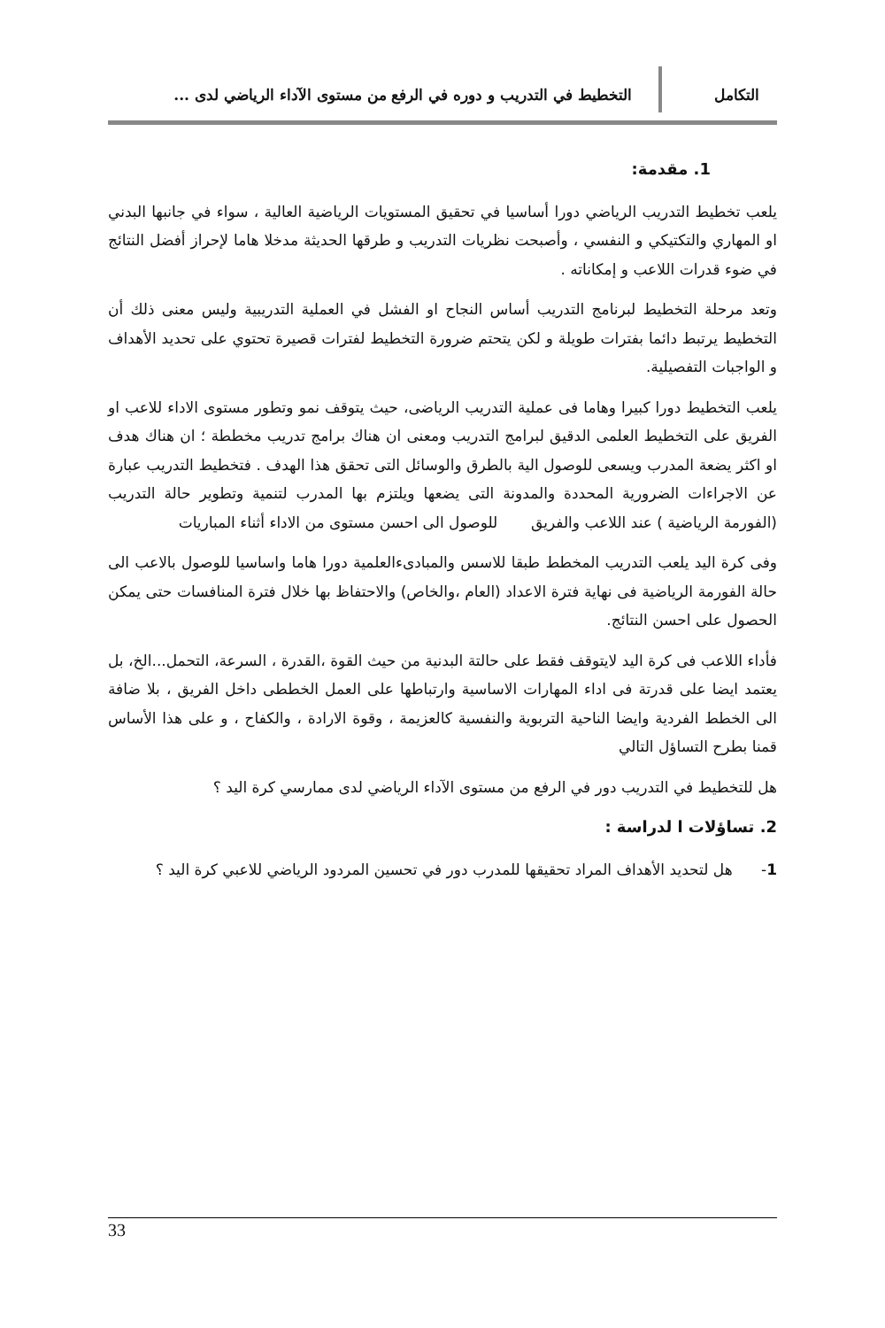التكامل التخطيط في التدريب و دوره في الرفع من مستوى الآداء الرياضي لدى ...
1. مقدمة:
يلعب تخطيط التدريب الرياضي دورا أساسيا في تحقيق المستويات الرياضية العالية ، سواء في جانبها البدني او المهاري والتكتيكي و النفسي ، وأصبحت نظريات التدريب و طرقها الحديثة مدخلا هاما لإحراز أفضل النتائج في ضوء قدرات اللاعب و إمكاناته .
وتعد مرحلة التخطيط لبرنامج التدريب أساس النجاح او الفشل في العملية التدريبية وليس معنى ذلك أن التخطيط يرتبط دائما بفترات طويلة و لكن يتحتم ضرورة التخطيط لفترات قصيرة تحتوي على تحديد الأهداف و الواجبات التفصيلية.
يلعب التخطيط دورا كبيرا وهاما فى عملية التدريب الرياضى، حيث يتوقف نمو وتطور مستوى الاداء للاعب او الفريق على التخطيط العلمى الدقيق لبرامج التدريب ومعنى ان هناك برامج تدريب مخططة ؛ ان هناك هدف او اكثر يضعة المدرب ويسعى للوصول الية بالطرق والوسائل التى تحقق هذا الهدف . فتخطيط التدريب عبارة عن الاجراءات الضرورية المحددة والمدونة التى يضعها ويلتزم بها المدرب لتنمية وتطوير حالة التدريب (الفورمة الرياضية ) عند اللاعب والفريق للوصول الى احسن مستوى من الاداء أثناء المباريات
وفى كرة اليد يلعب التدريب المخطط طبقا للاسس والمبادىءالعلمية دورا هاما واساسيا للوصول بالاعب الى حالة الفورمة الرياضية فى نهاية فترة الاعداد (العام ،والخاص) والاحتفاظ بها خلال فترة المنافسات حتى يمكن الحصول على احسن النتائج.
فأداء اللاعب فى كرة اليد لايتوقف فقط على حالتة البدنية من حيث القوة ،القدرة ، السرعة، التحمل...الخ، بل يعتمد ايضا على قدرتة فى اداء المهارات الاساسية وارتباطها على العمل الخططى داخل الفريق ، بلا ضافة الى الخطط الفردية وايضا الناحية التربوية والنفسية كالعزيمة ، وقوة الارادة ، والكفاح ، و على هذا الأساس قمنا بطرح التساؤل التالي
هل للتخطيط في التدريب دور في الرفع من مستوى الآداء الرياضي لدى ممارسي كرة اليد ؟
2. تساؤلات ا لدراسة :
1- هل لتحديد الأهداف المراد تحقيقها للمدرب دور في تحسين المردود الرياضي للاعبي كرة اليد ؟
33